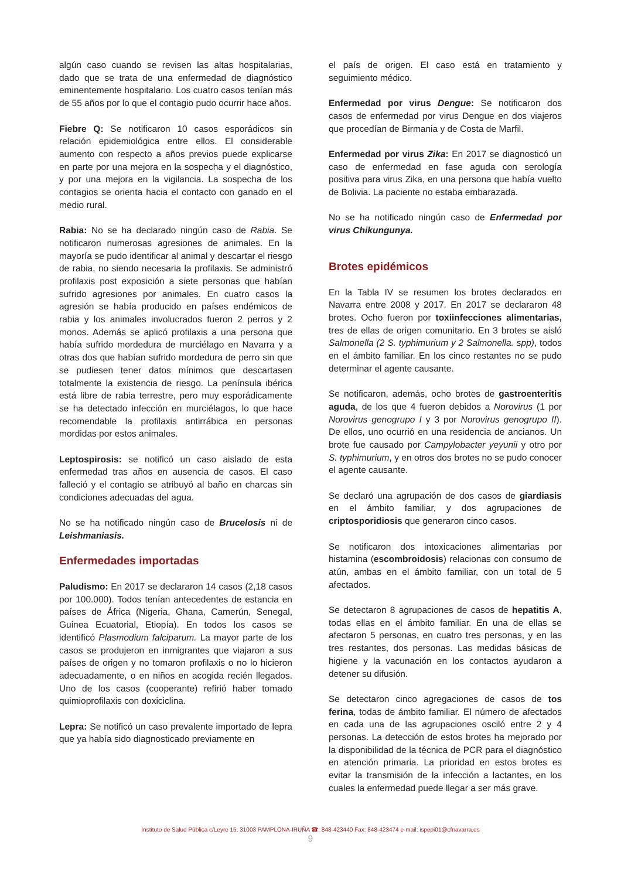algún caso cuando se revisen las altas hospitalarias, dado que se trata de una enfermedad de diagnóstico eminentemente hospitalario. Los cuatro casos tenían más de 55 años por lo que el contagio pudo ocurrir hace años.
Fiebre Q: Se notificaron 10 casos esporádicos sin relación epidemiológica entre ellos. El considerable aumento con respecto a años previos puede explicarse en parte por una mejora en la sospecha y el diagnóstico, y por una mejora en la vigilancia. La sospecha de los contagios se orienta hacia el contacto con ganado en el medio rural.
Rabia: No se ha declarado ningún caso de Rabia. Se notificaron numerosas agresiones de animales. En la mayoría se pudo identificar al animal y descartar el riesgo de rabia, no siendo necesaria la profilaxis. Se administró profilaxis post exposición a siete personas que habían sufrido agresiones por animales. En cuatro casos la agresión se había producido en países endémicos de rabia y los animales involucrados fueron 2 perros y 2 monos. Además se aplicó profilaxis a una persona que había sufrido mordedura de murciélago en Navarra y a otras dos que habían sufrido mordedura de perro sin que se pudiesen tener datos mínimos que descartasen totalmente la existencia de riesgo. La península ibérica está libre de rabia terrestre, pero muy esporádicamente se ha detectado infección en murciélagos, lo que hace recomendable la profilaxis antirrábica en personas mordidas por estos animales.
Leptospirosis: se notificó un caso aislado de esta enfermedad tras años en ausencia de casos. El caso falleció y el contagio se atribuyó al baño en charcas sin condiciones adecuadas del agua.
No se ha notificado ningún caso de Brucelosis ni de Leishmaniasis.
Enfermedades importadas
Paludismo: En 2017 se declararon 14 casos (2,18 casos por 100.000). Todos tenían antecedentes de estancia en países de África (Nigeria, Ghana, Camerún, Senegal, Guinea Ecuatorial, Etiopía). En todos los casos se identificó Plasmodium falciparum. La mayor parte de los casos se produjeron en inmigrantes que viajaron a sus países de origen y no tomaron profilaxis o no lo hicieron adecuadamente, o en niños en acogida recién llegados. Uno de los casos (cooperante) refirió haber tomado quimioprofilaxis con doxiciclina.
Lepra: Se notificó un caso prevalente importado de lepra que ya había sido diagnosticado previamente en
el país de origen. El caso está en tratamiento y seguimiento médico.
Enfermedad por virus Dengue: Se notificaron dos casos de enfermedad por virus Dengue en dos viajeros que procedían de Birmania y de Costa de Marfil.
Enfermedad por virus Zika: En 2017 se diagnosticó un caso de enfermedad en fase aguda con serología positiva para virus Zika, en una persona que había vuelto de Bolivia. La paciente no estaba embarazada.
No se ha notificado ningún caso de Enfermedad por virus Chikungunya.
Brotes epidémicos
En la Tabla IV se resumen los brotes declarados en Navarra entre 2008 y 2017. En 2017 se declararon 48 brotes. Ocho fueron por toxiinfecciones alimentarias, tres de ellas de origen comunitario. En 3 brotes se aisló Salmonella (2 S. typhimurium y 2 Salmonella. spp), todos en el ámbito familiar. En los cinco restantes no se pudo determinar el agente causante.
Se notificaron, además, ocho brotes de gastroenteritis aguda, de los que 4 fueron debidos a Norovirus (1 por Norovirus genogrupo I y 3 por Norovirus genogrupo II). De ellos, uno ocurrió en una residencia de ancianos. Un brote fue causado por Campylobacter yeyunii y otro por S. typhimurium, y en otros dos brotes no se pudo conocer el agente causante.
Se declaró una agrupación de dos casos de giardiasis en el ámbito familiar, y dos agrupaciones de criptosporidiosis que generaron cinco casos.
Se notificaron dos intoxicaciones alimentarias por histamina (escombroidosis) relacionas con consumo de atún, ambas en el ámbito familiar, con un total de 5 afectados.
Se detectaron 8 agrupaciones de casos de hepatitis A, todas ellas en el ámbito familiar. En una de ellas se afectaron 5 personas, en cuatro tres personas, y en las tres restantes, dos personas. Las medidas básicas de higiene y la vacunación en los contactos ayudaron a detener su difusión.
Se detectaron cinco agregaciones de casos de tos ferina, todas de ámbito familiar. El número de afectados en cada una de las agrupaciones osciló entre 2 y 4 personas. La detección de estos brotes ha mejorado por la disponibilidad de la técnica de PCR para el diagnóstico en atención primaria. La prioridad en estos brotes es evitar la transmisión de la infección a lactantes, en los cuales la enfermedad puede llegar a ser más grave.
Instituto de Salud Pública c/Leyre 15. 31003 PAMPLONA-IRUÑA ☎: 848-423440 Fax: 848-423474 e-mail: ispepi01@cfnavarra.es
9